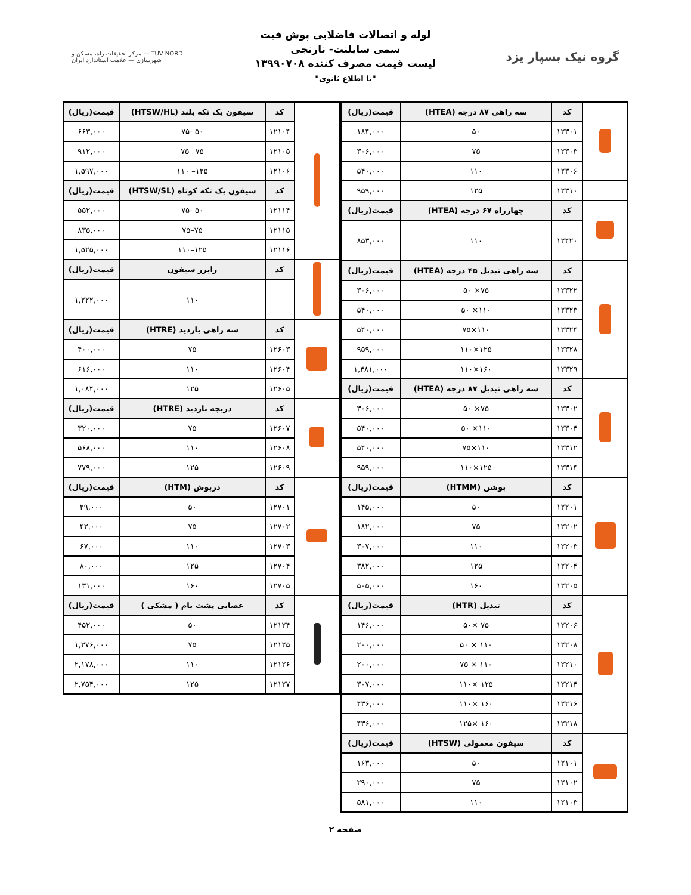گروه نیک بسپار یزد
لوله و اتصالات فاضلابی پوش فیت
سمی سایلنت- نارنجی
لیست قیمت مصرف کننده ۱۳۹۹۰۷۰۸
"تا اطلاع ثانوی"
TUV NORD — مرکز تحقیقات راه، مسکن و شهرسازی — علامت استاندارد ایران
| | کد | سه راهی ۸۷ درجه (HTEA) | قیمت(ریال) |
| | ۱۲۳۰۱ | ۵۰ | ۱۸۴,۰۰۰ |
| | ۱۲۳۰۳ | ۷۵ | ۳۰۶,۰۰۰ |
| | ۱۲۳۰۶ | ۱۱۰ | ۵۴۰,۰۰۰ |
| | ۱۲۳۱۰ | ۱۲۵ | ۹۵۹,۰۰۰ |
| | کد | چهارراه ۶۷ درجه (HTEA) | قیمت(ریال) |
| | ۱۲۴۲۰ | ۱۱۰ | ۸۵۳,۰۰۰ |
| | کد | سه راهی تبدیل ۴۵ درجه (HTEA) | قیمت(ریال) |
| | ۱۲۳۲۲ | ۷۵× ۵۰ | ۳۰۶,۰۰۰ |
| | ۱۲۳۲۳ | ۱۱۰× ۵۰ | ۵۴۰,۰۰۰ |
| | ۱۲۳۲۴ | ۱۱۰×۷۵ | ۵۴۰,۰۰۰ |
| | ۱۲۳۲۸ | ۱۲۵×۱۱۰ | ۹۵۹,۰۰۰ |
| | ۱۲۳۲۹ | ۱۶۰×۱۱۰ | ۱,۴۸۱,۰۰۰ |
| | کد | سه راهی تبدیل ۸۷ درجه (HTEA) | قیمت(ریال) |
| | ۱۲۳۰۲ | ۷۵× ۵۰ | ۳۰۶,۰۰۰ |
| | ۱۲۳۰۴ | ۱۱۰× ۵۰ | ۵۴۰,۰۰۰ |
| | ۱۲۳۱۲ | ۱۱۰×۷۵ | ۵۴۰,۰۰۰ |
| | ۱۲۳۱۴ | ۱۲۵×۱۱۰ | ۹۵۹,۰۰۰ |
| | کد | بوشن (HTMM) | قیمت(ریال) |
| | ۱۲۲۰۱ | ۵۰ | ۱۴۵,۰۰۰ |
| | ۱۲۲۰۲ | ۷۵ | ۱۸۲,۰۰۰ |
| | ۱۲۲۰۳ | ۱۱۰ | ۳۰۷,۰۰۰ |
| | ۱۲۲۰۴ | ۱۲۵ | ۳۸۲,۰۰۰ |
| | ۱۲۲۰۵ | ۱۶۰ | ۵۰۵,۰۰۰ |
| | کد | تبدیل (HTR) | قیمت(ریال) |
| | ۱۲۲۰۶ | ۷۵ ×۵۰ | ۱۴۶,۰۰۰ |
| | ۱۲۲۰۸ | ۱۱۰ × ۵۰ | ۲۰۰,۰۰۰ |
| | ۱۲۲۱۰ | ۱۱۰ × ۷۵ | ۲۰۰,۰۰۰ |
| | ۱۲۲۱۴ | ۱۲۵ ×۱۱۰ | ۳۰۷,۰۰۰ |
| | ۱۲۲۱۶ | ۱۶۰ ×۱۱۰ | ۴۳۶,۰۰۰ |
| | ۱۲۲۱۸ | ۱۶۰ ×۱۲۵ | ۴۳۶,۰۰۰ |
| | کد | سیفون معمولی (HTSW) | قیمت(ریال) |
| | ۱۲۱۰۱ | ۵۰ | ۱۶۳,۰۰۰ |
| | ۱۲۱۰۲ | ۷۵ | ۲۹۰,۰۰۰ |
| | ۱۲۱۰۳ | ۱۱۰ | ۵۸۱,۰۰۰ |
| | کد | سیفون یک تکه بلند (HTSW/HL) | قیمت(ریال) |
| | ۱۲۱۰۴ | ۵۰ -۷۵ | ۶۶۳,۰۰۰ |
| | ۱۲۱۰۵ | ۷۵– ۷۵ | ۹۱۲,۰۰۰ |
| | ۱۲۱۰۶ | ۱۲۵– ۱۱۰ | ۱,۵۹۷,۰۰۰ |
| | کد | سیفون یک تکه کوتاه (HTSW/SL) | قیمت(ریال) |
| | ۱۲۱۱۴ | ۵۰ -۷۵ | ۵۵۲,۰۰۰ |
| | ۱۲۱۱۵ | ۷۵–۷۵ | ۸۳۵,۰۰۰ |
| | ۱۲۱۱۶ | ۱۲۵–۱۱۰ | ۱,۵۲۵,۰۰۰ |
| | کد | رایزر سیفون | قیمت(ریال) |
| | | ۱۱۰ | ۱,۲۲۲,۰۰۰ |
| | کد | سه راهی بازدید (HTRE) | قیمت(ریال) |
| | ۱۲۶۰۳ | ۷۵ | ۴۰۰,۰۰۰ |
| | ۱۲۶۰۴ | ۱۱۰ | ۶۱۶,۰۰۰ |
| | ۱۲۶۰۵ | ۱۲۵ | ۱,۰۸۴,۰۰۰ |
| | کد | دریچه بازدید (HTRE) | قیمت(ریال) |
| | ۱۲۶۰۷ | ۷۵ | ۳۲۰,۰۰۰ |
| | ۱۲۶۰۸ | ۱۱۰ | ۵۶۸,۰۰۰ |
| | ۱۲۶۰۹ | ۱۲۵ | ۷۷۹,۰۰۰ |
| | کد | درپوش (HTM) | قیمت(ریال) |
| | ۱۲۷۰۱ | ۵۰ | ۲۹,۰۰۰ |
| | ۱۲۷۰۲ | ۷۵ | ۴۲,۰۰۰ |
| | ۱۲۷۰۳ | ۱۱۰ | ۶۷,۰۰۰ |
| | ۱۲۷۰۴ | ۱۲۵ | ۸۰,۰۰۰ |
| | ۱۲۷۰۵ | ۱۶۰ | ۱۳۱,۰۰۰ |
| | کد | عصایی پشت بام ( مشکی ) | قیمت(ریال) |
| | ۱۲۱۲۴ | ۵۰ | ۴۵۲,۰۰۰ |
| | ۱۲۱۲۵ | ۷۵ | ۱,۳۷۶,۰۰۰ |
| | ۱۲۱۲۶ | ۱۱۰ | ۲,۱۷۸,۰۰۰ |
| | ۱۲۱۲۷ | ۱۲۵ | ۲,۷۵۴,۰۰۰ |
صفحه ۲